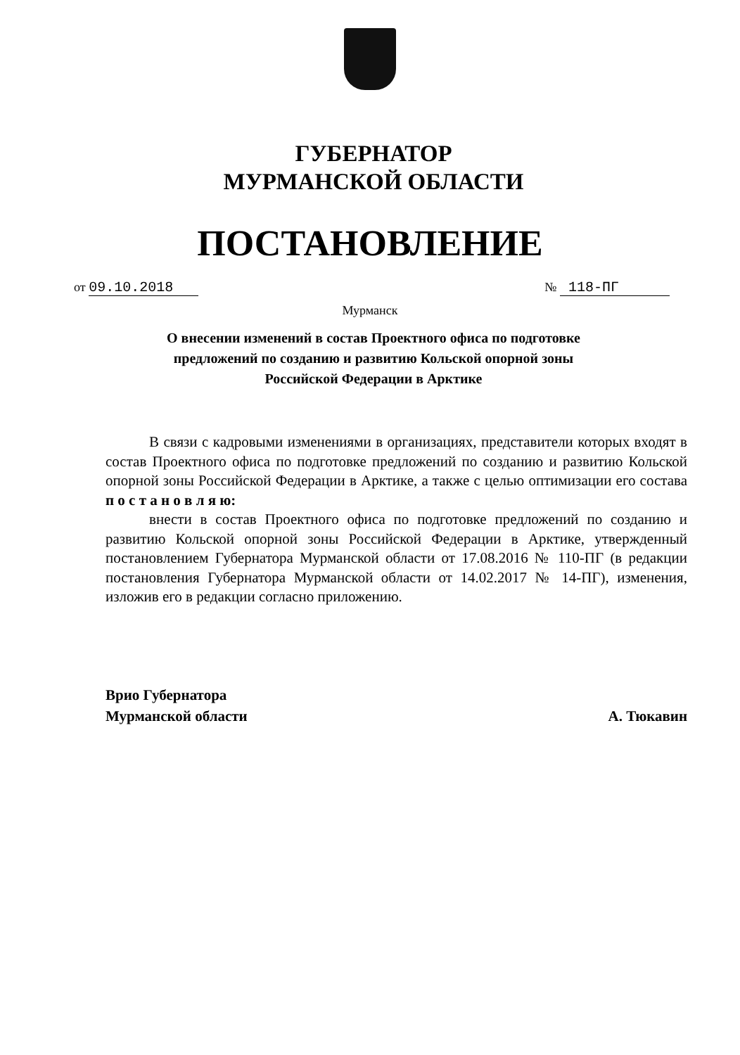ГУБЕРНАТОР
МУРМАНСКОЙ ОБЛАСТИ
ПОСТАНОВЛЕНИЕ
от 09.10.2018 № 118-ПГ
Мурманск
О внесении изменений в состав Проектного офиса по подготовке
предложений по созданию и развитию Кольской опорной зоны
Российской Федерации в Арктике
В связи с кадровыми изменениями в организациях, представители которых входят в состав Проектного офиса по подготовке предложений по созданию и развитию Кольской опорной зоны Российской Федерации в Арктике, а также с целью оптимизации его состава п о с т а н о в л я ю:
внести в состав Проектного офиса по подготовке предложений по созданию и развитию Кольской опорной зоны Российской Федерации в Арктике, утвержденный постановлением Губернатора Мурманской области от 17.08.2016 № 110-ПГ (в редакции постановления Губернатора Мурманской области от 14.02.2017 № 14-ПГ), изменения, изложив его в редакции согласно приложению.
Врио Губернатора
Мурманской области
А. Тюкавин